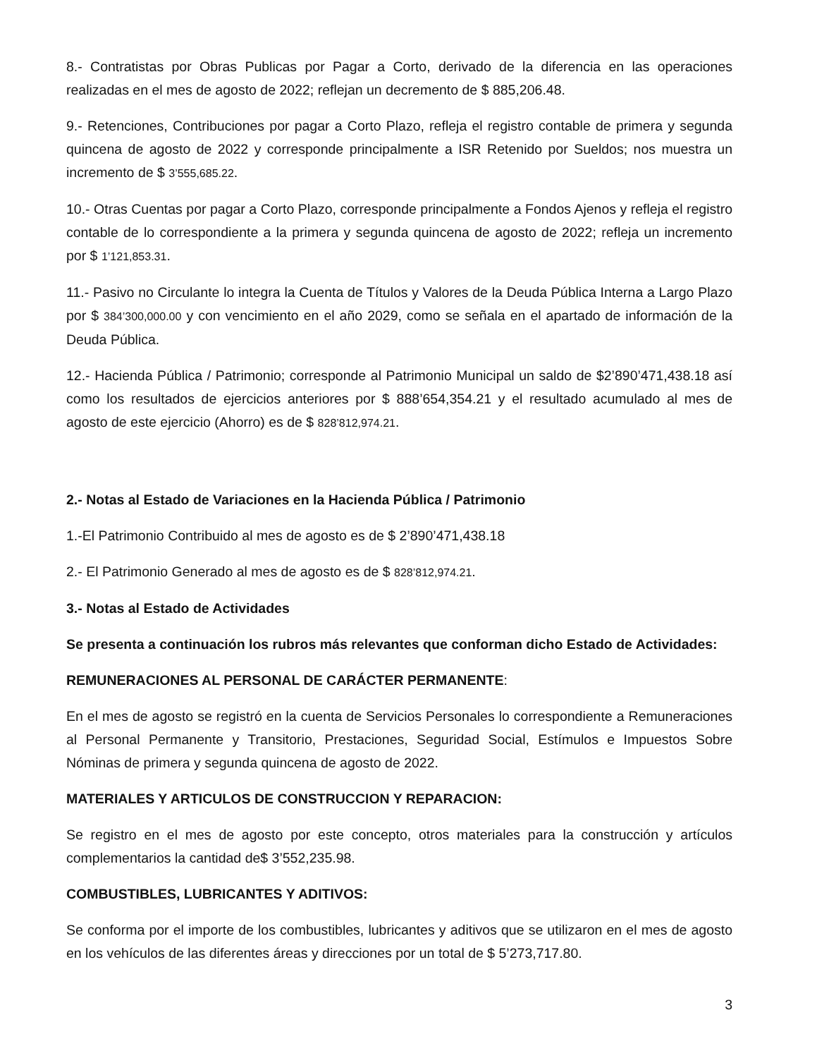8.- Contratistas por Obras Publicas por Pagar a Corto, derivado de la diferencia en las operaciones realizadas en el mes de agosto de 2022; reflejan un decremento de $ 885,206.48.
9.- Retenciones, Contribuciones por pagar a Corto Plazo, refleja el registro contable de primera y segunda quincena de agosto de 2022 y corresponde principalmente a ISR Retenido por Sueldos; nos muestra un incremento de $ 3’555,685.22.
10.- Otras Cuentas por pagar a Corto Plazo, corresponde principalmente a Fondos Ajenos y refleja el registro contable de lo correspondiente a la primera y segunda quincena de agosto de 2022; refleja un incremento por $ 1’121,853.31.
11.- Pasivo no Circulante lo integra la Cuenta de Títulos y Valores de la Deuda Pública Interna a Largo Plazo por $ 384’300,000.00 y con vencimiento en el año 2029, como se señala en el apartado de información de la Deuda Pública.
12.- Hacienda Pública / Patrimonio; corresponde al Patrimonio Municipal un saldo de $2’890’471,438.18 así como los resultados de ejercicios anteriores por $ 888’654,354.21 y el resultado acumulado al mes de agosto de este ejercicio (Ahorro) es de $ 828’812,974.21.
2.- Notas al Estado de Variaciones en la Hacienda Pública / Patrimonio
1.-El Patrimonio Contribuido al mes de agosto es de $ 2’890’471,438.18
2.- El Patrimonio Generado al mes de agosto es de $ 828’812,974.21.
3.- Notas al Estado de Actividades
Se presenta a continuación los rubros más relevantes que conforman dicho Estado de Actividades:
REMUNERACIONES AL PERSONAL DE CARÁCTER PERMANENTE:
En el mes de agosto se registró en la cuenta de Servicios Personales lo correspondiente a Remuneraciones al Personal Permanente y Transitorio, Prestaciones, Seguridad Social, Estímulos e Impuestos Sobre Nóminas de primera y segunda quincena de agosto de 2022.
MATERIALES Y ARTICULOS DE CONSTRUCCION Y REPARACION:
Se registro en el mes de agosto por este concepto, otros materiales para la construcción y artículos complementarios la cantidad de$ 3’552,235.98.
COMBUSTIBLES, LUBRICANTES Y ADITIVOS:
Se conforma por el importe de los combustibles, lubricantes y aditivos que se utilizaron en el mes de agosto en los vehículos de las diferentes áreas y direcciones por un total de $ 5’273,717.80.
3